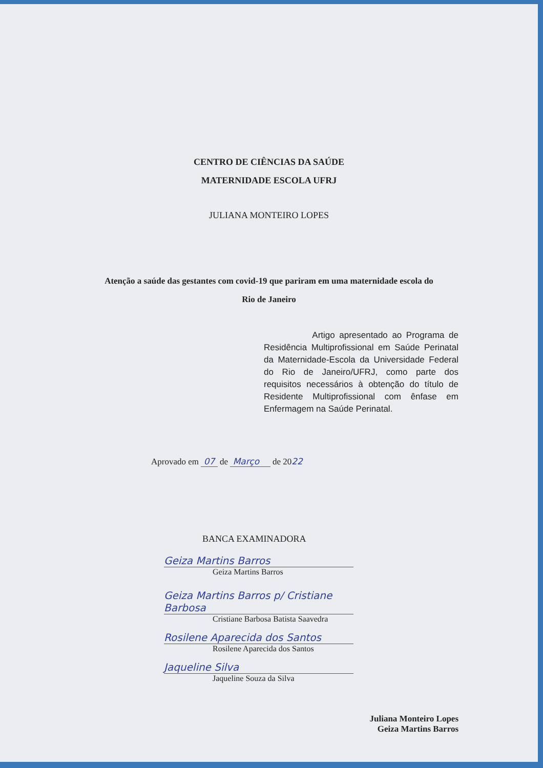CENTRO DE CIÊNCIAS DA SAÚDE
MATERNIDADE ESCOLA UFRJ
JULIANA MONTEIRO LOPES
Atenção a saúde das gestantes com covid-19 que pariram em uma maternidade escola do
Rio de Janeiro
Artigo apresentado ao Programa de Residência Multiprofissional em Saúde Perinatal da Maternidade-Escola da Universidade Federal do Rio de Janeiro/UFRJ, como parte dos requisitos necessários à obtenção do título de Residente Multiprofissional com ênfase em Enfermagem na Saúde Perinatal.
Aprovado em 07 de Março de 2022
BANCA EXAMINADORA
Geiza Martins Barros
Geiza Martins Barros
Geiza Martins Barros p/ Cristiane Barbosa
Cristiane Barbosa Batista Saavedra
Rosilene Aparecida dos Santos
Rosilene Aparecida dos Santos
Jaqueline Silva
Jaqueline Souza da Silva
Juliana Monteiro Lopes
Geiza Martins Barros